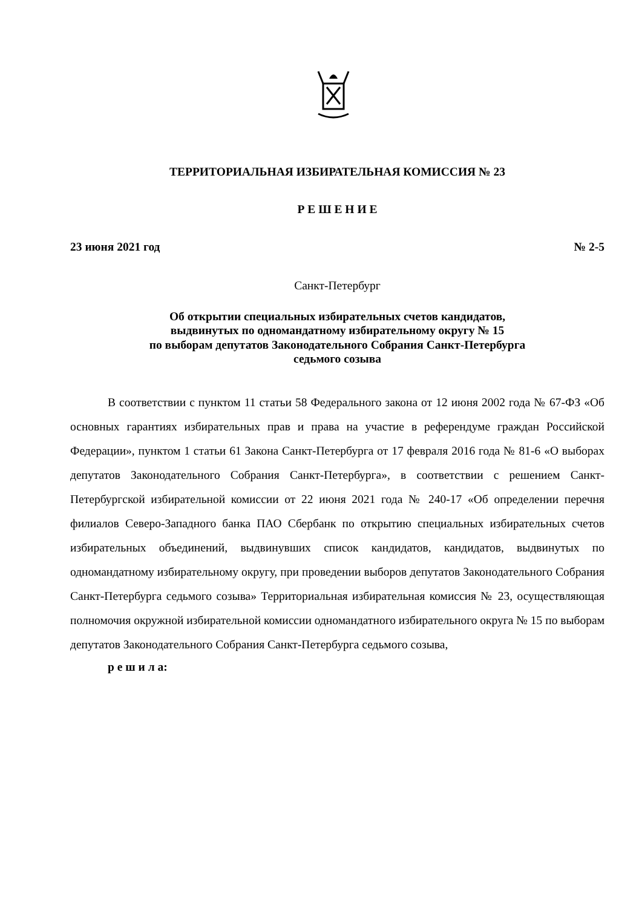ТЕРРИТОРИАЛЬНАЯ ИЗБИРАТЕЛЬНАЯ КОМИССИЯ № 23
Р Е Ш Е Н И Е
23 июня 2021 год № 2-5
Санкт-Петербург
Об открытии специальных избирательных счетов кандидатов,
выдвинутых по одномандатному избирательному округу № 15
по выборам депутатов Законодательного Собрания Санкт-Петербурга
седьмого созыва
В соответствии с пунктом 11 статьи 58 Федерального закона от 12 июня 2002 года № 67-ФЗ «Об основных гарантиях избирательных прав и права на участие в референдуме граждан Российской Федерации», пунктом 1 статьи 61 Закона Санкт-Петербурга от 17 февраля 2016 года № 81-6 «О выборах депутатов Законодательного Собрания Санкт-Петербурга», в соответствии с решением Санкт-Петербургской избирательной комиссии от 22 июня 2021 года № 240-17 «Об определении перечня филиалов Северо-Западного банка ПАО Сбербанк по открытию специальных избирательных счетов избирательных объединений, выдвинувших список кандидатов, кандидатов, выдвинутых по одномандатному избирательному округу, при проведении выборов депутатов Законодательного Собрания Санкт-Петербурга седьмого созыва» Территориальная избирательная комиссия № 23, осуществляющая полномочия окружной избирательной комиссии одномандатного избирательного округа № 15 по выборам депутатов Законодательного Собрания Санкт-Петербурга седьмого созыва,
р е ш и л а: